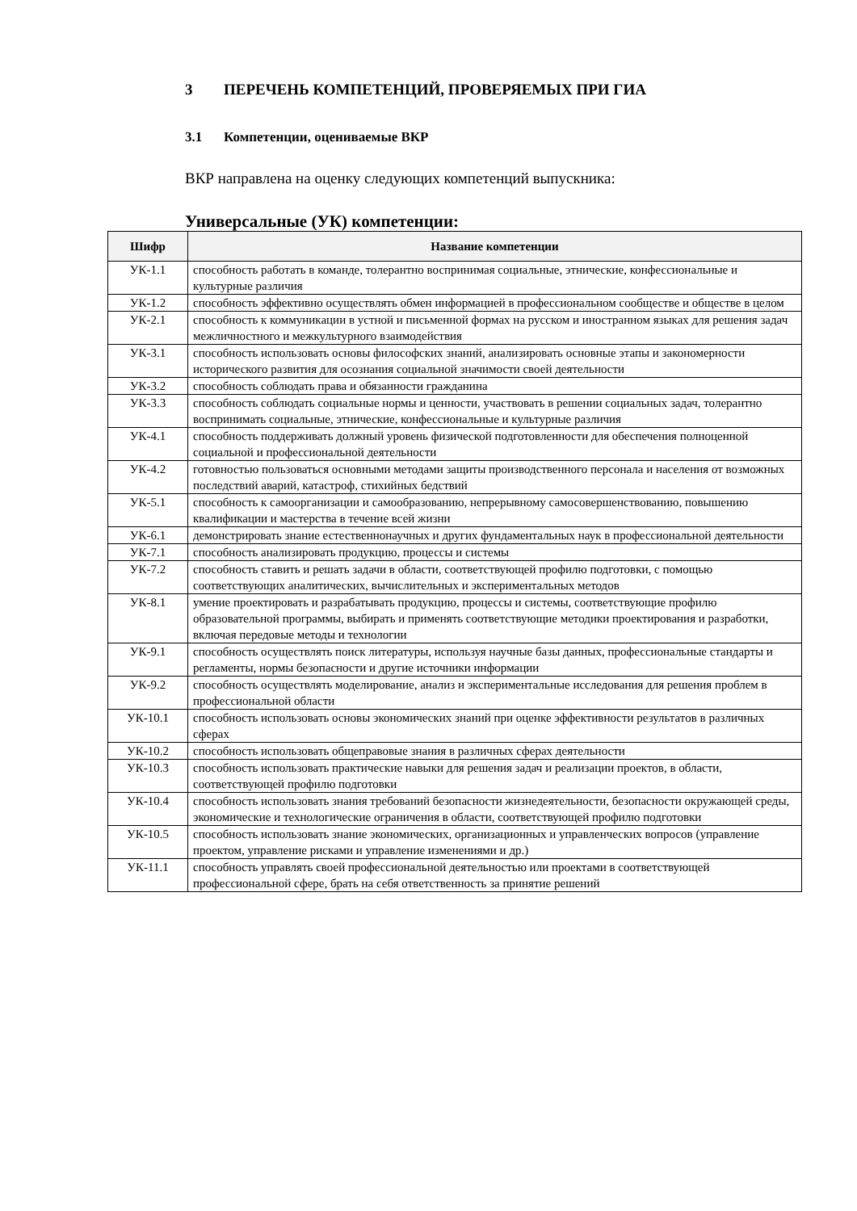3 ПЕРЕЧЕНЬ КОМПЕТЕНЦИЙ, ПРОВЕРЯЕМЫХ ПРИ ГИА
3.1 Компетенции, оцениваемые ВКР
ВКР направлена на оценку следующих компетенций выпускника:
Универсальные (УК) компетенции:
| Шифр | Название компетенции |
| --- | --- |
| УК-1.1 | способность работать в команде, толерантно воспринимая социальные, этнические, конфессиональные и культурные различия |
| УК-1.2 | способность эффективно осуществлять обмен информацией в профессиональном сообществе и обществе в целом |
| УК-2.1 | способность к коммуникации в устной и письменной формах на русском и иностранном языках для решения задач межличностного и межкультурного взаимодействия |
| УК-3.1 | способность использовать основы философских знаний, анализировать основные этапы и закономерности исторического развития для осознания социальной значимости своей деятельности |
| УК-3.2 | способность соблюдать права и обязанности гражданина |
| УК-3.3 | способность соблюдать социальные нормы и ценности, участвовать в решении социальных задач, толерантно воспринимать социальные, этнические, конфессиональные и культурные различия |
| УК-4.1 | способность поддерживать должный уровень физической подготовленности для обеспечения полноценной социальной и профессиональной деятельности |
| УК-4.2 | готовностью пользоваться основными методами защиты производственного персонала и населения от возможных последствий аварий, катастроф, стихийных бедствий |
| УК-5.1 | способность к самоорганизации и самообразованию, непрерывному самосовершенствованию, повышению квалификации и мастерства в течение всей жизни |
| УК-6.1 | демонстрировать знание естественнонаучных и других фундаментальных наук в профессиональной деятельности |
| УК-7.1 | способность анализировать продукцию, процессы и системы |
| УК-7.2 | способность ставить и решать задачи в области, соответствующей профилю подготовки, с помощью соответствующих аналитических, вычислительных и экспериментальных методов |
| УК-8.1 | умение проектировать и разрабатывать продукцию, процессы и системы, соответствующие профилю образовательной программы, выбирать и применять соответствующие методики проектирования и разработки, включая передовые методы и технологии |
| УК-9.1 | способность осуществлять поиск литературы, используя научные базы данных, профессиональные стандарты и регламенты, нормы безопасности и другие источники информации |
| УК-9.2 | способность осуществлять моделирование, анализ и экспериментальные исследования для решения проблем в профессиональной области |
| УК-10.1 | способность использовать основы экономических знаний при оценке эффективности результатов в различных сферах |
| УК-10.2 | способность использовать общеправовые знания в различных сферах деятельности |
| УК-10.3 | способность использовать практические навыки для решения задач и реализации проектов, в области, соответствующей профилю подготовки |
| УК-10.4 | способность использовать знания требований безопасности жизнедеятельности, безопасности окружающей среды, экономические и технологические ограничения в области, соответствующей профилю подготовки |
| УК-10.5 | способность использовать знание экономических, организационных и управленческих вопросов (управление проектом, управление рисками и управление изменениями и др.) |
| УК-11.1 | способность управлять своей профессиональной деятельностью или проектами в соответствующей профессиональной сфере, брать на себя ответственность за принятие решений |